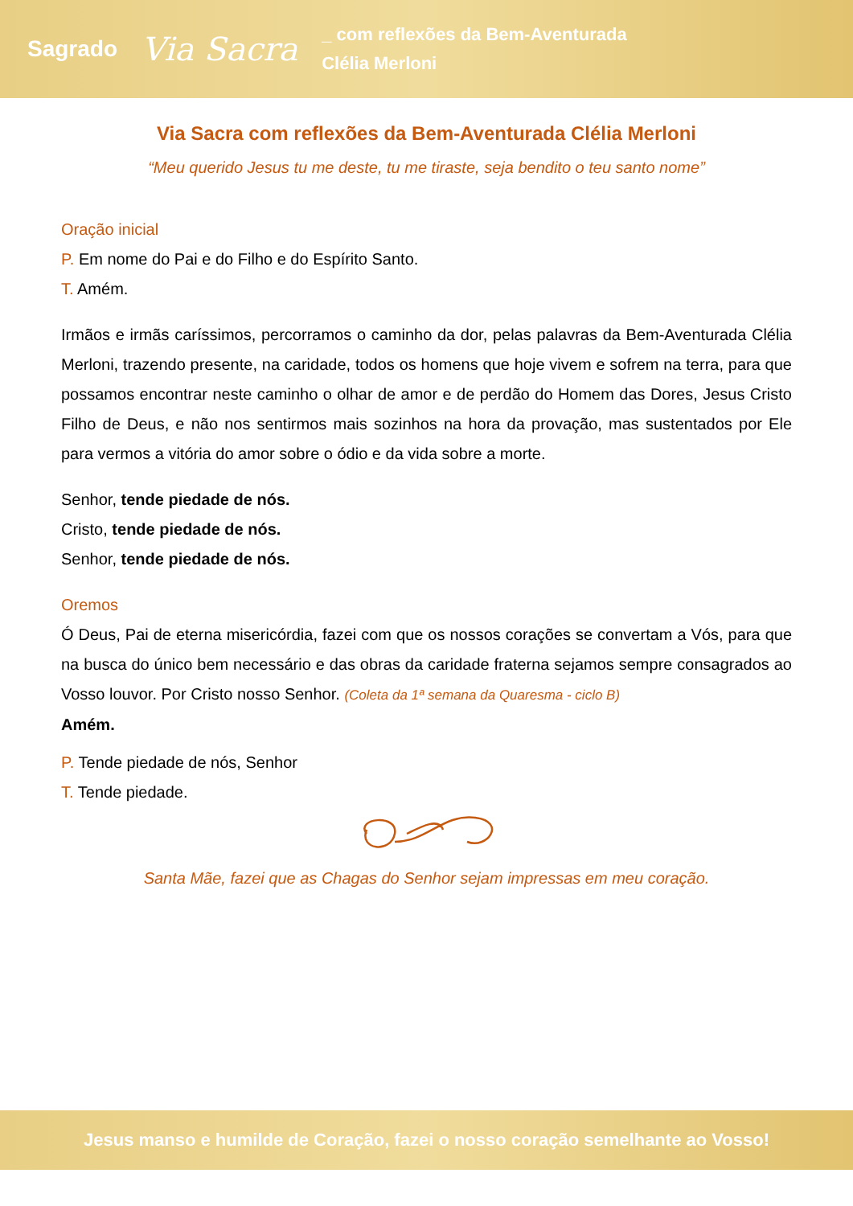Sagrado
Via Sacra
_ com reflexões da Bem-Aventurada
Clélia Merloni
Via Sacra com reflexões da Bem-Aventurada Clélia Merloni
“Meu querido Jesus tu me deste, tu me tiraste, seja bendito o teu santo nome”
Oração inicial
P. Em nome do Pai e do Filho e do Espírito Santo.
T. Amém.
Irmãos e irmãs caríssimos, percorramos o caminho da dor, pelas palavras da Bem-Aventurada Clélia Merloni, trazendo presente, na caridade, todos os homens que hoje vivem e sofrem na terra, para que possamos encontrar neste caminho o olhar de amor e de perdão do Homem das Dores, Jesus Cristo Filho de Deus, e não nos sentirmos mais sozinhos na hora da provação, mas sustentados por Ele para vermos a vitória do amor sobre o ódio e da vida sobre a morte.
Senhor, tende piedade de nós.
Cristo, tende piedade de nós.
Senhor, tende piedade de nós.
Oremos
Ó Deus, Pai de eterna misericórdia, fazei com que os nossos corações se convertam a Vós, para que na busca do único bem necessário e das obras da caridade fraterna sejamos sempre consagrados ao Vosso louvor. Por Cristo nosso Senhor. (Coleta da 1ª semana da Quaresma - ciclo B)
Amém.
P. Tende piedade de nós, Senhor
T. Tende piedade.
Santa Mãe, fazei que as Chagas do Senhor sejam impressas em meu coração.
Jesus manso e humilde de Coração, fazei o nosso coração semelhante ao Vosso!